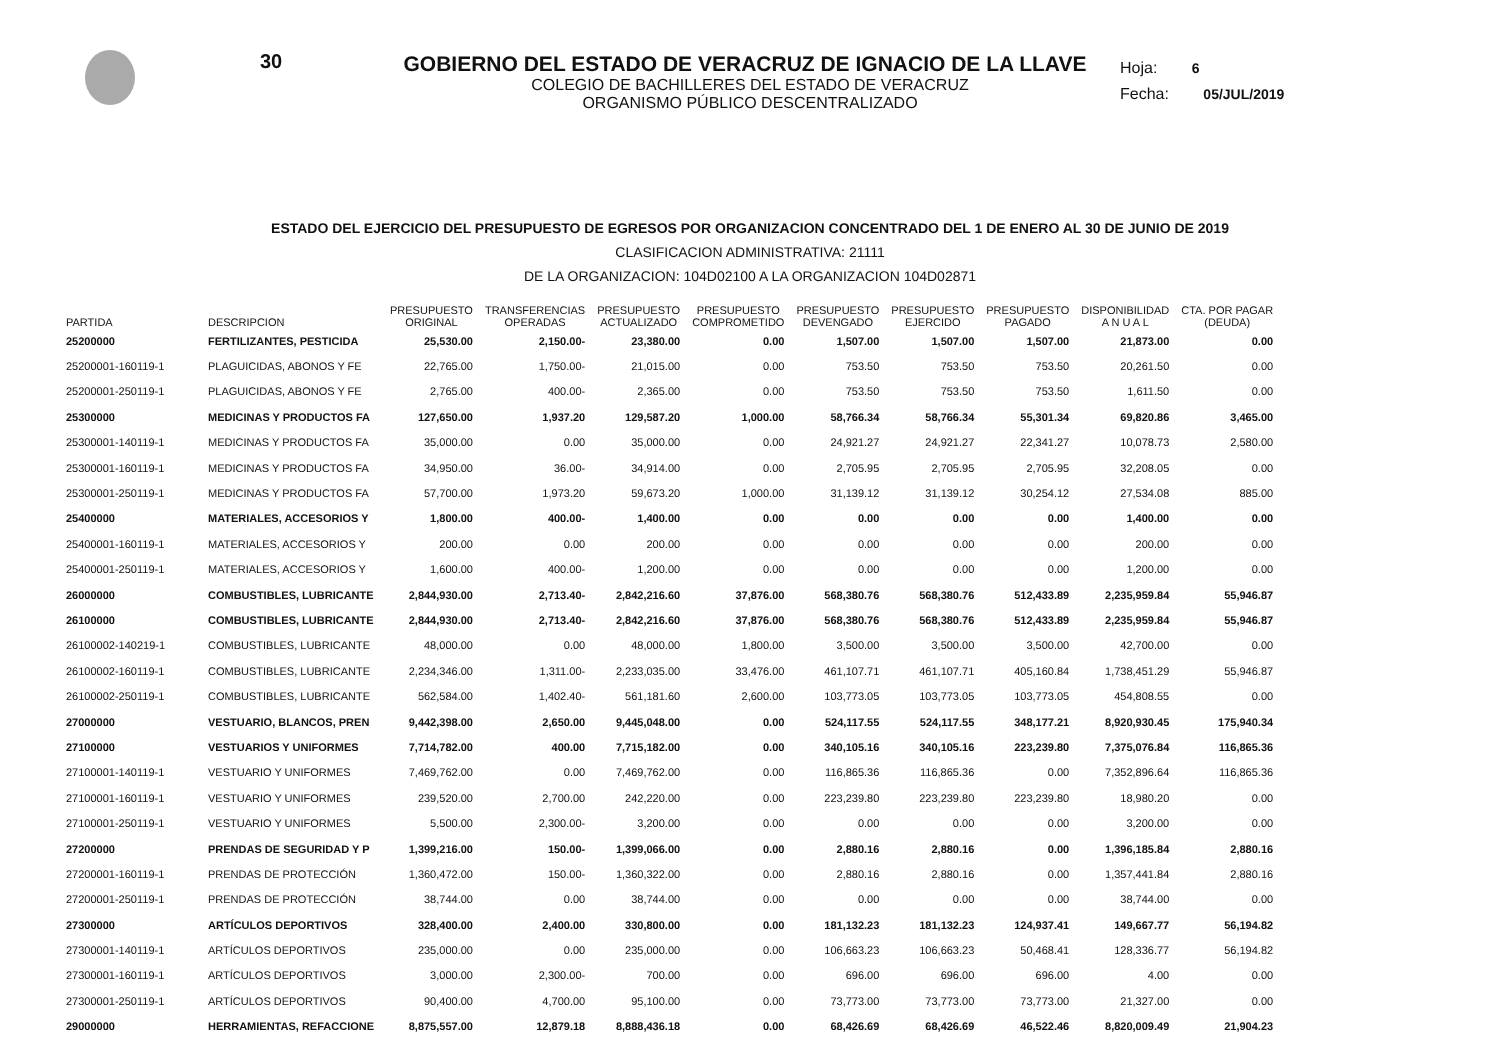30
Hoja: 6
Fecha: 05/JUL/2019
GOBIERNO DEL ESTADO DE VERACRUZ DE IGNACIO DE LA LLAVE
COLEGIO DE BACHILLERES DEL ESTADO DE VERACRUZ
ORGANISMO PÚBLICO DESCENTRALIZADO
ESTADO DEL EJERCICIO DEL PRESUPUESTO DE EGRESOS POR ORGANIZACION CONCENTRADO DEL 1 DE ENERO AL 30 DE JUNIO DE 2019
CLASIFICACION ADMINISTRATIVA: 21111
DE LA ORGANIZACION: 104D02100 A LA ORGANIZACION 104D02871
| PARTIDA | DESCRIPCION | PRESUPUESTO ORIGINAL | TRANSFERENCIAS OPERADAS | PRESUPUESTO ACTUALIZADO | PRESUPUESTO COMPROMETIDO | PRESUPUESTO DEVENGADO | PRESUPUESTO EJERCIDO | PRESUPUESTO PAGADO | DISPONIBILIDAD A N U A L | CTA. POR PAGAR (DEUDA) |
| --- | --- | --- | --- | --- | --- | --- | --- | --- | --- | --- |
| 25200000 | FERTILIZANTES, PESTICIDA | 25,530.00 | 2,150.00- | 23,380.00 | 0.00 | 1,507.00 | 1,507.00 | 1,507.00 | 21,873.00 | 0.00 |
| 25200001-160119-1 | PLAGUICIDAS, ABONOS Y FE | 22,765.00 | 1,750.00- | 21,015.00 | 0.00 | 753.50 | 753.50 | 753.50 | 20,261.50 | 0.00 |
| 25200001-250119-1 | PLAGUICIDAS, ABONOS Y FE | 2,765.00 | 400.00- | 2,365.00 | 0.00 | 753.50 | 753.50 | 753.50 | 1,611.50 | 0.00 |
| 25300000 | MEDICINAS Y PRODUCTOS FA | 127,650.00 | 1,937.20 | 129,587.20 | 1,000.00 | 58,766.34 | 58,766.34 | 55,301.34 | 69,820.86 | 3,465.00 |
| 25300001-140119-1 | MEDICINAS Y PRODUCTOS FA | 35,000.00 | 0.00 | 35,000.00 | 0.00 | 24,921.27 | 24,921.27 | 22,341.27 | 10,078.73 | 2,580.00 |
| 25300001-160119-1 | MEDICINAS Y PRODUCTOS FA | 34,950.00 | 36.00- | 34,914.00 | 0.00 | 2,705.95 | 2,705.95 | 2,705.95 | 32,208.05 | 0.00 |
| 25300001-250119-1 | MEDICINAS Y PRODUCTOS FA | 57,700.00 | 1,973.20 | 59,673.20 | 1,000.00 | 31,139.12 | 31,139.12 | 30,254.12 | 27,534.08 | 885.00 |
| 25400000 | MATERIALES, ACCESORIOS Y | 1,800.00 | 400.00- | 1,400.00 | 0.00 | 0.00 | 0.00 | 0.00 | 1,400.00 | 0.00 |
| 25400001-160119-1 | MATERIALES, ACCESORIOS Y | 200.00 | 0.00 | 200.00 | 0.00 | 0.00 | 0.00 | 0.00 | 200.00 | 0.00 |
| 25400001-250119-1 | MATERIALES, ACCESORIOS Y | 1,600.00 | 400.00- | 1,200.00 | 0.00 | 0.00 | 0.00 | 0.00 | 1,200.00 | 0.00 |
| 26000000 | COMBUSTIBLES, LUBRICANTE | 2,844,930.00 | 2,713.40- | 2,842,216.60 | 37,876.00 | 568,380.76 | 568,380.76 | 512,433.89 | 2,235,959.84 | 55,946.87 |
| 26100000 | COMBUSTIBLES, LUBRICANTE | 2,844,930.00 | 2,713.40- | 2,842,216.60 | 37,876.00 | 568,380.76 | 568,380.76 | 512,433.89 | 2,235,959.84 | 55,946.87 |
| 26100002-140219-1 | COMBUSTIBLES, LUBRICANTE | 48,000.00 | 0.00 | 48,000.00 | 1,800.00 | 3,500.00 | 3,500.00 | 3,500.00 | 42,700.00 | 0.00 |
| 26100002-160119-1 | COMBUSTIBLES, LUBRICANTE | 2,234,346.00 | 1,311.00- | 2,233,035.00 | 33,476.00 | 461,107.71 | 461,107.71 | 405,160.84 | 1,738,451.29 | 55,946.87 |
| 26100002-250119-1 | COMBUSTIBLES, LUBRICANTE | 562,584.00 | 1,402.40- | 561,181.60 | 2,600.00 | 103,773.05 | 103,773.05 | 103,773.05 | 454,808.55 | 0.00 |
| 27000000 | VESTUARIO, BLANCOS, PREN | 9,442,398.00 | 2,650.00 | 9,445,048.00 | 0.00 | 524,117.55 | 524,117.55 | 348,177.21 | 8,920,930.45 | 175,940.34 |
| 27100000 | VESTUARIOS Y UNIFORMES | 7,714,782.00 | 400.00 | 7,715,182.00 | 0.00 | 340,105.16 | 340,105.16 | 223,239.80 | 7,375,076.84 | 116,865.36 |
| 27100001-140119-1 | VESTUARIO Y UNIFORMES | 7,469,762.00 | 0.00 | 7,469,762.00 | 0.00 | 116,865.36 | 116,865.36 | 0.00 | 7,352,896.64 | 116,865.36 |
| 27100001-160119-1 | VESTUARIO Y UNIFORMES | 239,520.00 | 2,700.00 | 242,220.00 | 0.00 | 223,239.80 | 223,239.80 | 223,239.80 | 18,980.20 | 0.00 |
| 27100001-250119-1 | VESTUARIO Y UNIFORMES | 5,500.00 | 2,300.00- | 3,200.00 | 0.00 | 0.00 | 0.00 | 0.00 | 3,200.00 | 0.00 |
| 27200000 | PRENDAS DE SEGURIDAD Y P | 1,399,216.00 | 150.00- | 1,399,066.00 | 0.00 | 2,880.16 | 2,880.16 | 0.00 | 1,396,185.84 | 2,880.16 |
| 27200001-160119-1 | PRENDAS DE PROTECCIÓN | 1,360,472.00 | 150.00- | 1,360,322.00 | 0.00 | 2,880.16 | 2,880.16 | 0.00 | 1,357,441.84 | 2,880.16 |
| 27200001-250119-1 | PRENDAS DE PROTECCIÓN | 38,744.00 | 0.00 | 38,744.00 | 0.00 | 0.00 | 0.00 | 0.00 | 38,744.00 | 0.00 |
| 27300000 | ARTÍCULOS DEPORTIVOS | 328,400.00 | 2,400.00 | 330,800.00 | 0.00 | 181,132.23 | 181,132.23 | 124,937.41 | 149,667.77 | 56,194.82 |
| 27300001-140119-1 | ARTÍCULOS DEPORTIVOS | 235,000.00 | 0.00 | 235,000.00 | 0.00 | 106,663.23 | 106,663.23 | 50,468.41 | 128,336.77 | 56,194.82 |
| 27300001-160119-1 | ARTÍCULOS DEPORTIVOS | 3,000.00 | 2,300.00- | 700.00 | 0.00 | 696.00 | 696.00 | 696.00 | 4.00 | 0.00 |
| 27300001-250119-1 | ARTÍCULOS DEPORTIVOS | 90,400.00 | 4,700.00 | 95,100.00 | 0.00 | 73,773.00 | 73,773.00 | 73,773.00 | 21,327.00 | 0.00 |
| 29000000 | HERRAMIENTAS, REFACCIONE | 8,875,557.00 | 12,879.18 | 8,888,436.18 | 0.00 | 68,426.69 | 68,426.69 | 46,522.46 | 8,820,009.49 | 21,904.23 |